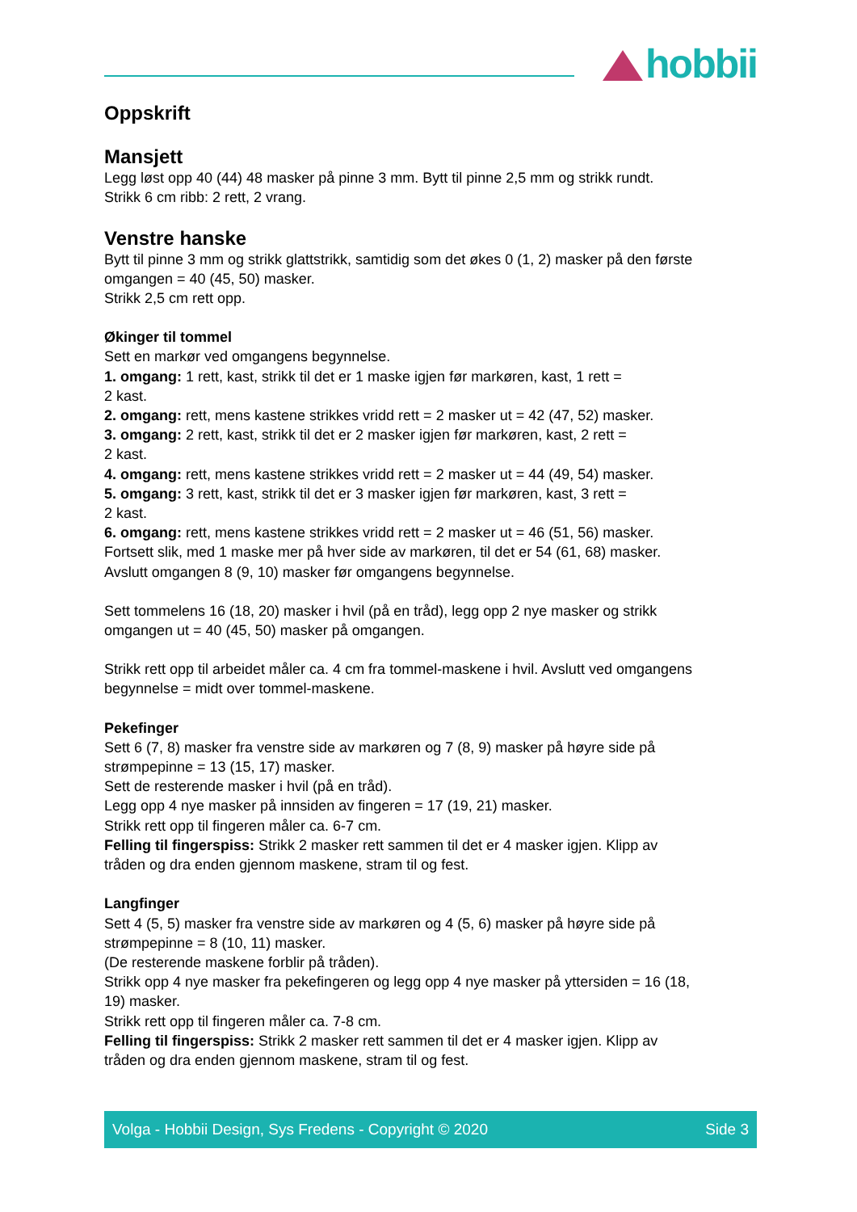hobbii
Oppskrift
Mansjett
Legg løst opp 40 (44) 48 masker på pinne 3 mm. Bytt til pinne 2,5 mm og strikk rundt.
Strikk 6 cm ribb: 2 rett, 2 vrang.
Venstre hanske
Bytt til pinne 3 mm og strikk glattstrikk, samtidig som det økes 0 (1, 2) masker på den første omgangen = 40 (45, 50) masker.
Strikk 2,5 cm rett opp.
Økinger til tommel
Sett en markør ved omgangens begynnelse.
1. omgang: 1 rett, kast, strikk til det er 1 maske igjen før markøren, kast, 1 rett =
2 kast.
2. omgang: rett, mens kastene strikkes vridd rett = 2 masker ut = 42 (47, 52) masker.
3. omgang: 2 rett, kast, strikk til det er 2 masker igjen før markøren, kast, 2 rett =
2 kast.
4. omgang: rett, mens kastene strikkes vridd rett = 2 masker ut = 44 (49, 54) masker.
5. omgang: 3 rett, kast, strikk til det er 3 masker igjen før markøren, kast, 3 rett =
2 kast.
6. omgang: rett, mens kastene strikkes vridd rett = 2 masker ut = 46 (51, 56) masker.
Fortsett slik, med 1 maske mer på hver side av markøren, til det er 54 (61, 68) masker.
Avslutt omgangen 8 (9, 10) masker før omgangens begynnelse.
Sett tommelens 16 (18, 20) masker i hvil (på en tråd), legg opp 2 nye masker og strikk
omgangen ut = 40 (45, 50) masker på omgangen.
Strikk rett opp til arbeidet måler ca. 4 cm fra tommel-maskene i hvil. Avslutt ved omgangens begynnelse = midt over tommel-maskene.
Pekefinger
Sett 6 (7, 8) masker fra venstre side av markøren og 7 (8, 9) masker på høyre side på
strømpepinne = 13 (15, 17) masker.
Sett de resterende masker i hvil (på en tråd).
Legg opp 4 nye masker på innsiden av fingeren = 17 (19, 21) masker.
Strikk rett opp til fingeren måler ca. 6-7 cm.
Felling til fingerspiss: Strikk 2 masker rett sammen til det er 4 masker igjen. Klipp av
tråden og dra enden gjennom maskene, stram til og fest.
Langfinger
Sett 4 (5, 5) masker fra venstre side av markøren og 4 (5, 6) masker på høyre side på
strømpepinne = 8 (10, 11) masker.
(De resterende maskene forblir på tråden).
Strikk opp 4 nye masker fra pekefingeren og legg opp 4 nye masker på yttersiden = 16 (18,
19) masker.
Strikk rett opp til fingeren måler ca. 7-8 cm.
Felling til fingerspiss: Strikk 2 masker rett sammen til det er 4 masker igjen. Klipp av
tråden og dra enden gjennom maskene, stram til og fest.
Volga - Hobbii Design, Sys Fredens - Copyright © 2020 Side 3